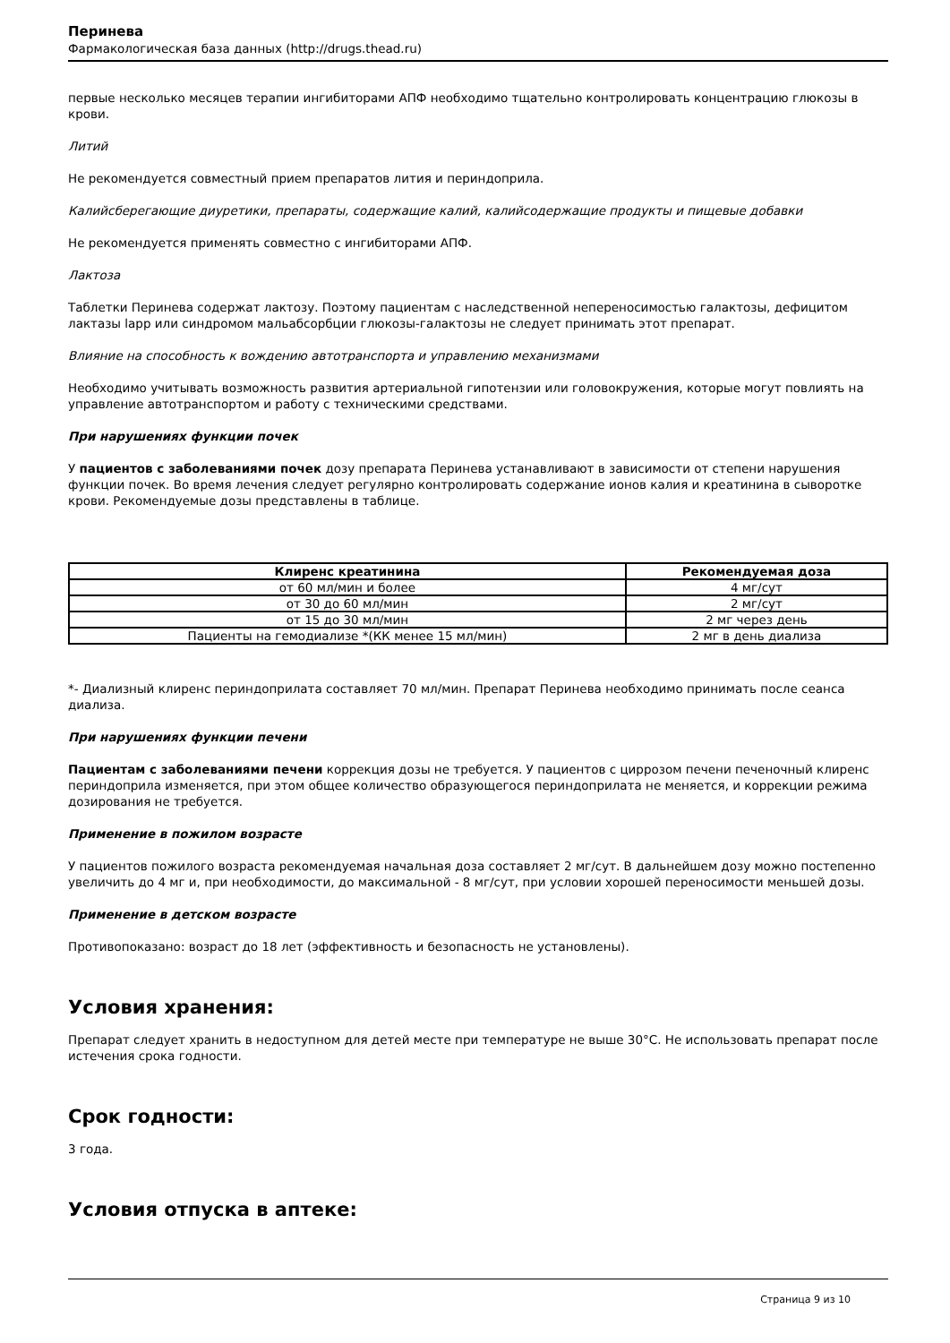Перинева
Фармакологическая база данных (http://drugs.thead.ru)
первые несколько месяцев терапии ингибиторами АПФ необходимо тщательно контролировать концентрацию глюкозы в крови.
Литий
Не рекомендуется совместный прием препаратов лития и периндоприла.
Калийсберегающие диуретики, препараты, содержащие калий, калийсодержащие продукты и пищевые добавки
Не рекомендуется применять совместно с ингибиторами АПФ.
Лактоза
Таблетки Перинева содержат лактозу. Поэтому пациентам с наследственной непереносимостью галактозы, дефицитом лактазы lapp или синдромом мальабсорбции глюкозы-галактозы не следует принимать этот препарат.
Влияние на способность к вождению автотранспорта и управлению механизмами
Необходимо учитывать возможность развития артериальной гипотензии или головокружения, которые могут повлиять на управление автотранспортом и работу с техническими средствами.
При нарушениях функции почек
У пациентов с заболеваниями почек дозу препарата Перинева устанавливают в зависимости от степени нарушения функции почек. Во время лечения следует регулярно контролировать содержание ионов калия и креатинина в сыворотке крови. Рекомендуемые дозы представлены в таблице.
| Клиренс креатинина | Рекомендуемая доза |
| --- | --- |
| от 60 мл/мин и более | 4 мг/сут |
| от 30 до 60 мл/мин | 2 мг/сут |
| от 15 до 30 мл/мин | 2 мг через день |
| Пациенты на гемодиализе *(КК менее 15 мл/мин) | 2 мг в день диализа |
*- Диализный клиренс периндоприлата составляет 70 мл/мин. Препарат Перинева необходимо принимать после сеанса диализа.
При нарушениях функции печени
Пациентам с заболеваниями печени коррекция дозы не требуется. У пациентов с циррозом печени печеночный клиренс периндоприла изменяется, при этом общее количество образующегося периндоприлата не меняется, и коррекции режима дозирования не требуется.
Применение в пожилом возрасте
У пациентов пожилого возраста рекомендуемая начальная доза составляет 2 мг/сут. В дальнейшем дозу можно постепенно увеличить до 4 мг и, при необходимости, до максимальной - 8 мг/сут, при условии хорошей переносимости меньшей дозы.
Применение в детском возрасте
Противопоказано: возраст до 18 лет (эффективность и безопасность не установлены).
Условия хранения:
Препарат следует хранить в недоступном для детей месте при температуре не выше 30°C. Не использовать препарат после истечения срока годности.
Срок годности:
3 года.
Условия отпуска в аптеке:
Страница 9 из 10